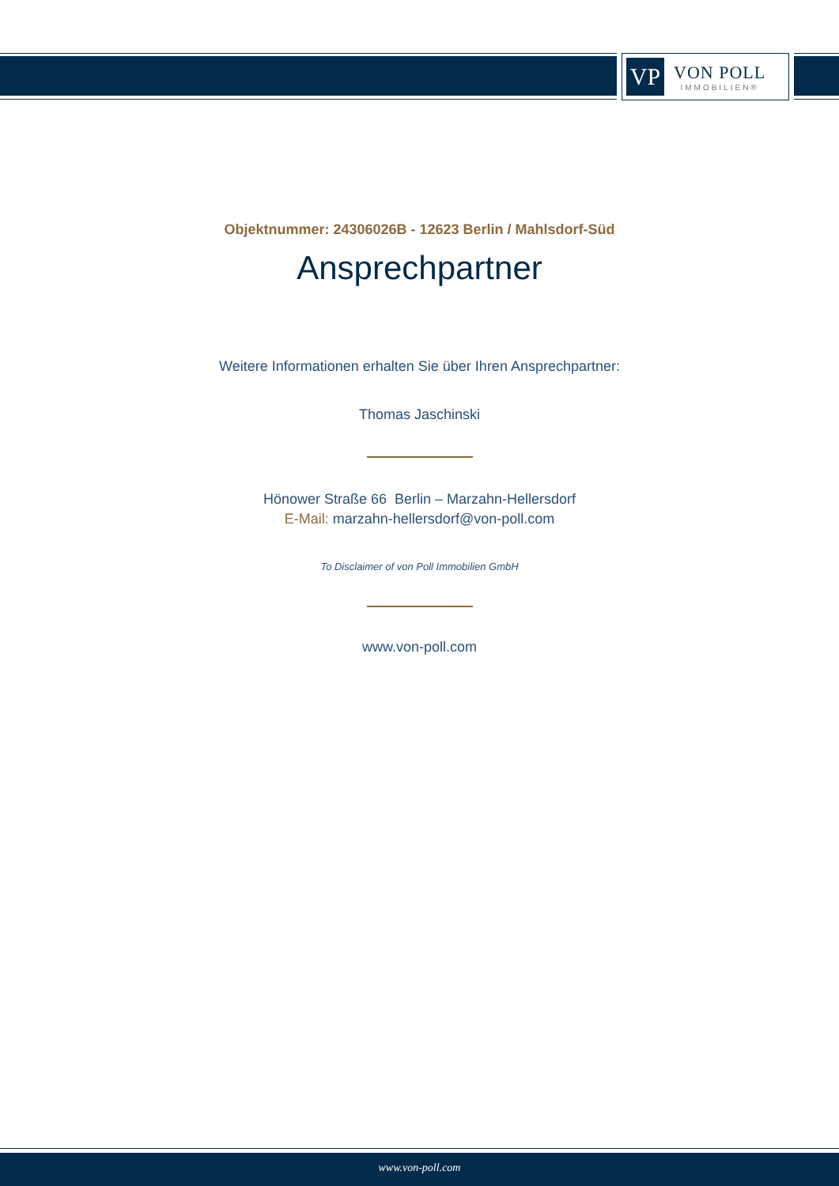VP
VON POLL
IMMOBILIEN®
Objektnummer: 24306026B - 12623 Berlin / Mahlsdorf-Süd
Ansprechpartner
Weitere Informationen erhalten Sie über Ihren Ansprechpartner:
Thomas Jaschinski
Hönower Straße 66 Berlin – Marzahn-Hellersdorf
E-Mail: marzahn-hellersdorf@von-poll.com
To Disclaimer of von Poll Immobilien GmbH
www.von-poll.com
www.von-poll.com